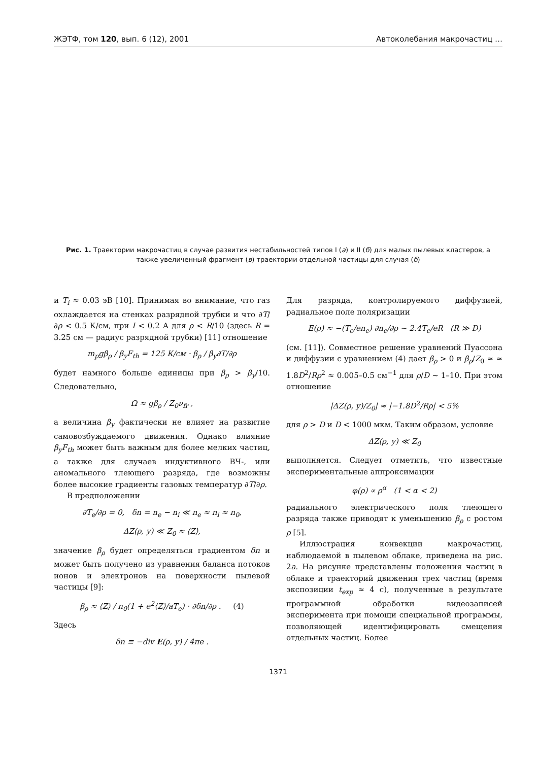ЖЭТФ, том 120, вып. 6 (12), 2001 Автоколебания макрочастиц …
Рис. 1. Траектории макрочастиц в случае развития нестабильностей типов I (а) и II (б) для малых пылевых кластеров, а также увеличенный фрагмент (в) траектории отдельной частицы для случая (б)
и T<sub>i</sub> ≈ 0.03 эВ [10]. Принимая во внимание, что газ охлаждается на стенках разрядной трубки и что ∂T/∂ρ < 0.5 К/см, при I < 0.2 А для ρ < R/10 (здесь R = 3.25 см — радиус разрядной трубки) [11] отношение
m<sub>p</sub>gβ<sub>ρ</sub> / β<sub>y</sub>F<sub>th</sub> = 125 К/см · β<sub>ρ</sub> / β<sub>y</sub>∂T/∂ρ
будет намного больше единицы при β<sub>ρ</sub> > β<sub>y</sub>/10. Следовательно,
Ω ≈ gβ<sub>ρ</sub> / Z<sub>0</sub>ν<sub>fr</sub> ,
а величина β<sub>y</sub> фактически не влияет на развитие самовозбуждаемого движения. Однако влияние β<sub>y</sub>F<sub>th</sub> может быть важным для более мелких частиц, а также для случаев индуктивного ВЧ-, или аномального тлеющего разряда, где возможны более высокие градиенты газовых температур ∂T/∂ρ.
В предположении
∂T<sub>e</sub>/∂ρ = 0, δn = n<sub>e</sub> − n<sub>i</sub> ≪ n<sub>e</sub> ≈ n<sub>i</sub> ≈ n<sub>0</sub>,
ΔZ(ρ, y) ≪ Z<sub>0</sub> ≈ ⟨Z⟩,
значение β<sub>ρ</sub> будет определяться градиентом δn и может быть получено из уравнения баланса потоков ионов и электронов на поверхности пылевой частицы [9]:
β<sub>ρ</sub> ≈ ⟨Z⟩ / n<sub>0</sub>(1 + e<sup>2</sup>⟨Z⟩/aT<sub>e</sub>) · ∂δn/∂ρ . (4)
Здесь
δn ≡ −div E(ρ, y) / 4πe .
Для разряда, контролируемого диффузией, радиальное поле поляризации
E(ρ) ≈ −(T<sub>e</sub>/en<sub>e</sub>) ∂n<sub>e</sub>/∂ρ ∼ 2.4T<sub>e</sub>/eR (R ≫ D)
(см. [11]). Совместное решение уравнений Пуассона и диффузии с уравнением (4) дает β<sub>ρ</sub> > 0 и β<sub>ρ</sub>/Z<sub>0</sub> ≈ ≈ 1.8D<sup>2</sup>/Rρ<sup>2</sup> ≈ 0.005–0.5 см<sup>−1</sup> для ρ/D ∼ 1–10. При этом отношение
|ΔZ(ρ, y)/Z<sub>0</sub>| ≈ |−1.8D<sup>2</sup>/Rρ| < 5%
для ρ > D и D < 1000 мкм. Таким образом, условие
ΔZ(ρ, y) ≪ Z<sub>0</sub>
выполняется. Следует отметить, что известные экспериментальные аппроксимации
φ(ρ) ∝ ρ<sup>α</sup> (1 < α < 2)
радиального электрического поля тлеющего разряда также приводят к уменьшению β<sub>ρ</sub> с ростом ρ [5].
Иллюстрация конвекции макрочастиц, наблюдаемой в пылевом облаке, приведена на рис. 2а. На рисунке представлены положения частиц в облаке и траекторий движения трех частиц (время экспозиции t<sub>exp</sub> ≈ 4 с), полученные в результате программной обработки видеозаписей эксперимента при помощи специальной программы, позволяющей идентифицировать смещения отдельных частиц. Более
1371